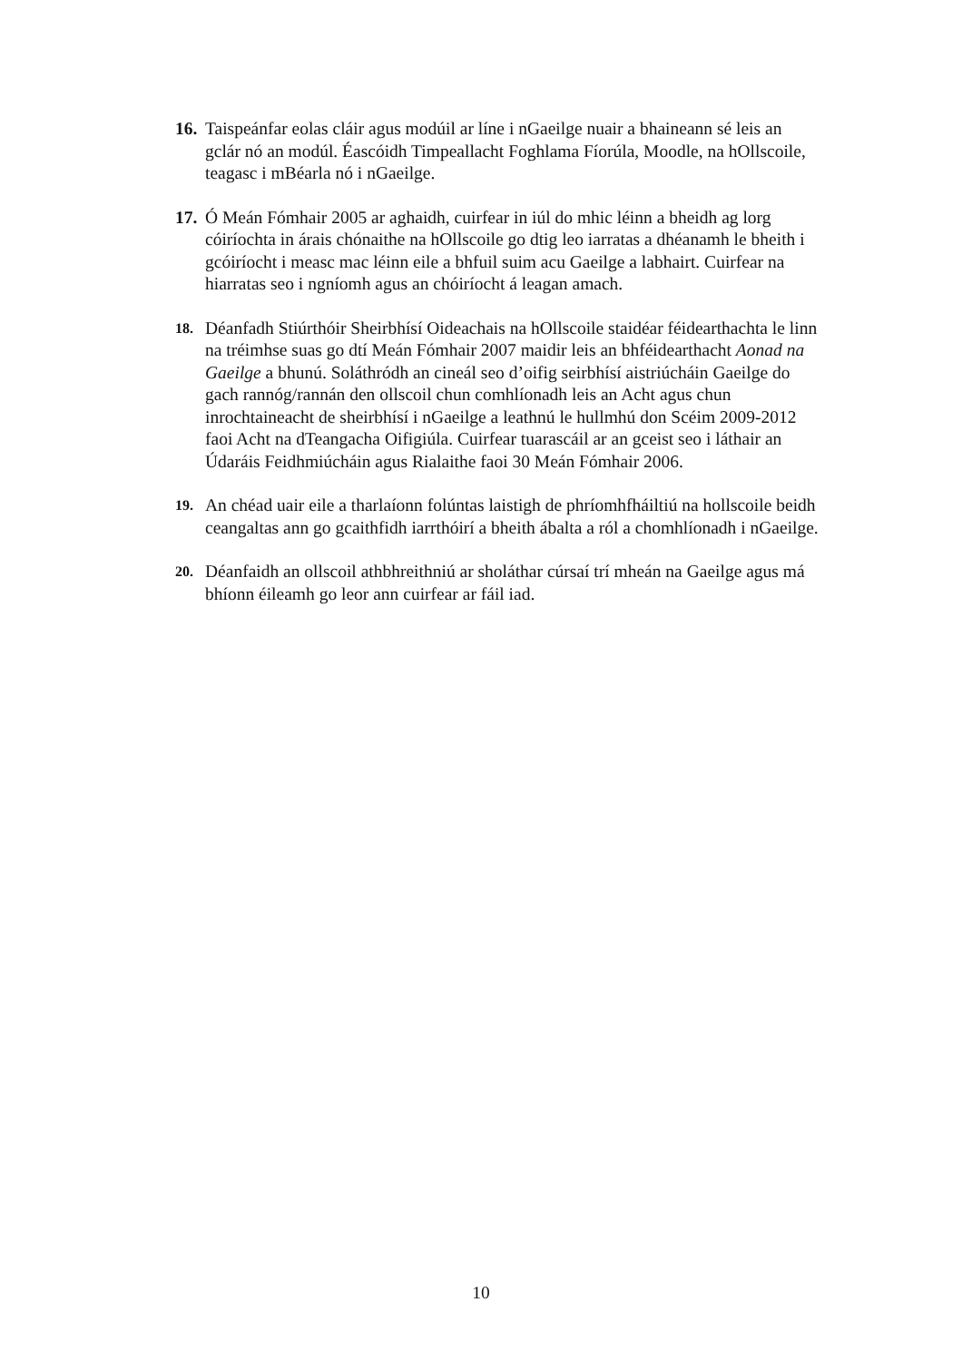16.
Taispeánfar eolas cláir agus modúil ar líne i nGaeilge nuair a bhaineann sé leis an gclár nó an modúl. Éascóidh Timpeallacht Foghlama Fíorúla, Moodle, na hOllscoile, teagasc i mBéarla nó i nGaeilge.
17.
Ó Meán Fómhair 2005 ar aghaidh, cuirfear in iúl do mhic léinn a bheidh ag lorg cóiríochta in árais chónaithe na hOllscoile go dtig leo iarratas a dhéanamh le bheith i gcóiríocht i measc mac léinn eile a bhfuil suim acu Gaeilge a labhairt. Cuirfear na hiarratas seo i ngníomh agus an chóiríocht á leagan amach.
18.
Déanfadh Stiúrthóir Sheirbhísí Oideachais na hOllscoile staidéar féidearthachta le linn na tréimhse suas go dtí Meán Fómhair 2007 maidir leis an bhféidearthacht Aonad na Gaeilge a bhunú. Soláthródh an cineál seo d’oifig seirbhísí aistriúcháin Gaeilge do gach rannóg/rannán den ollscoil chun comhlíonadh leis an Acht agus chun inrochtaineacht de sheirbhísí i nGaeilge a leathnú le hullmhú don Scéim 2009-2012 faoi Acht na dTeangacha Oifigiúla. Cuirfear tuarascáil ar an gceist seo i láthair an Údaráis Feidhmiúcháin agus Rialaithe faoi 30 Meán Fómhair 2006.
19.
An chéad uair eile a tharlaíonn folúntas laistigh de phríomhfháiltiú na hollscoile beidh ceangaltas ann go gcaithfidh iarrthóirí a bheith ábalta a ról a chomhlíonadh i nGaeilge.
20.
Déanfaidh an ollscoil athbhreithniú ar sholáthar cúrsaí trí mheán na Gaeilge agus má bhíonn éileamh go leor ann cuirfear ar fáil iad.
10